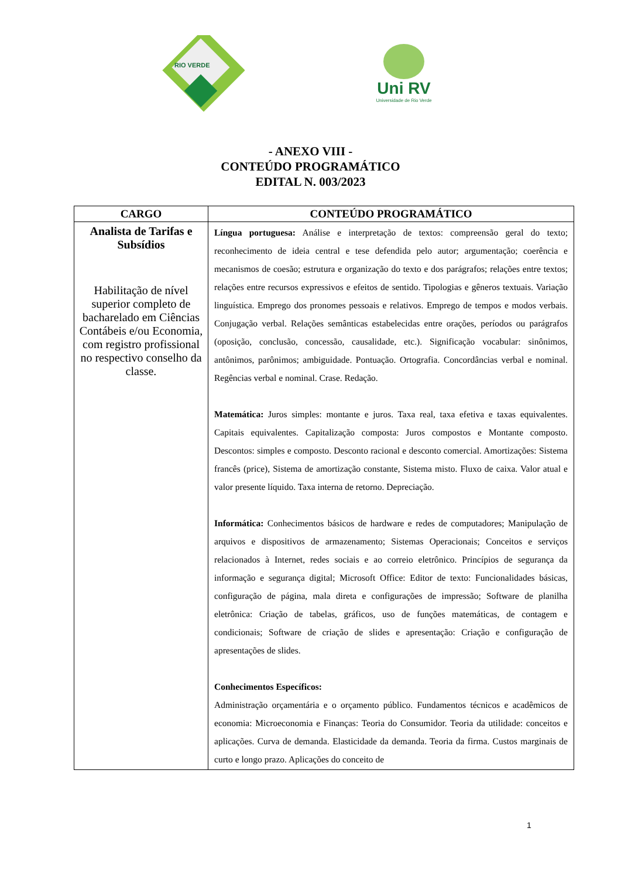RIO VERDE
Uni RV
Universidade de Rio Verde
- ANEXO VIII -
CONTEÚDO PROGRAMÁTICO
EDITAL N. 003/2023
| CARGO | CONTEÚDO PROGRAMÁTICO |
| --- | --- |
| Analista de Tarifas e Subsídios Habilitação de nível superior completo de bacharelado em Ciências Contábeis e/ou Economia, com registro profissional no respectivo conselho da classe. | Língua portuguesa: Análise e interpretação de textos: compreensão geral do texto; reconhecimento de ideia central e tese defendida pelo autor; argumentação; coerência e mecanismos de coesão; estrutura e organização do texto e dos parágrafos; relações entre textos; relações entre recursos expressivos e efeitos de sentido. Tipologias e gêneros textuais. Variação linguística. Emprego dos pronomes pessoais e relativos. Emprego de tempos e modos verbais. Conjugação verbal. Relações semânticas estabelecidas entre orações, períodos ou parágrafos (oposição, conclusão, concessão, causalidade, etc.). Significação vocabular: sinônimos, antônimos, parônimos; ambiguidade. Pontuação. Ortografia. Concordâncias verbal e nominal. Regências verbal e nominal. Crase. Redação. Matemática: Juros simples: montante e juros. Taxa real, taxa efetiva e taxas equivalentes. Capitais equivalentes. Capitalização composta: Juros compostos e Montante composto. Descontos: simples e composto. Desconto racional e desconto comercial. Amortizações: Sistema francês (price), Sistema de amortização constante, Sistema misto. Fluxo de caixa. Valor atual e valor presente líquido. Taxa interna de retorno. Depreciação. Informática: Conhecimentos básicos de hardware e redes de computadores; Manipulação de arquivos e dispositivos de armazenamento; Sistemas Operacionais; Conceitos e serviços relacionados à Internet, redes sociais e ao correio eletrônico. Princípios de segurança da informação e segurança digital; Microsoft Office: Editor de texto: Funcionalidades básicas, configuração de página, mala direta e configurações de impressão; Software de planilha eletrônica: Criação de tabelas, gráficos, uso de funções matemáticas, de contagem e condicionais; Software de criação de slides e apresentação: Criação e configuração de apresentações de slides. Conhecimentos Específicos: Administração orçamentária e o orçamento público. Fundamentos técnicos e acadêmicos de economia: Microeconomia e Finanças: Teoria do Consumidor. Teoria da utilidade: conceitos e aplicações. Curva de demanda. Elasticidade da demanda. Teoria da firma. Custos marginais de curto e longo prazo. Aplicações do conceito de |
1